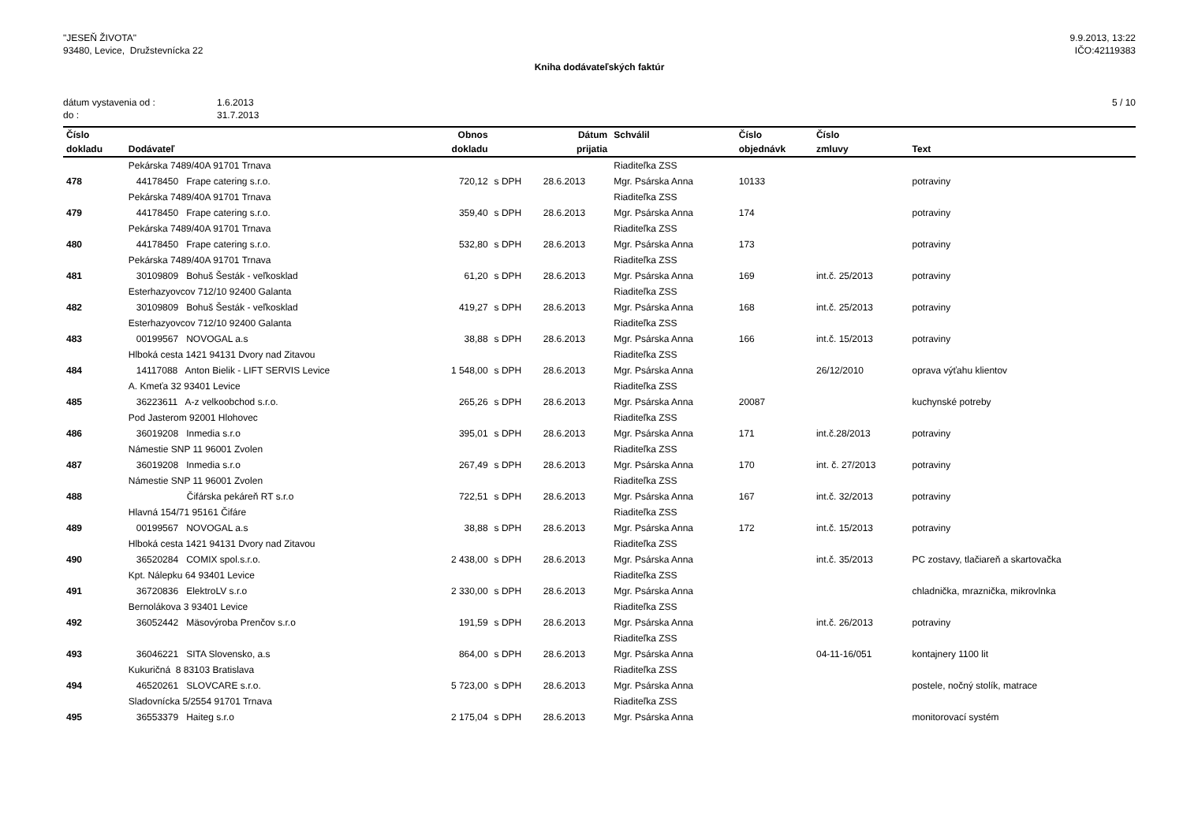"JESEŇ ŽIVOTA"
93480, Levice, Družstevnícka 22
9.9.2013, 13:22
IČO:42119383
Kniha dodávateľských faktúr
dátum vystavenia od :
do :
1.6.2013
31.7.2013
5 / 10
| Číslo | | Obnos | | Dátum | Schválil | Číslo | Číslo | |
| --- | --- | --- | --- | --- | --- | --- | --- | --- |
| dokladu | Dodávateľ | dokladu | | prijatia | | objednávk | zmluvy | Text |
| | Pekárska 7489/40A 91701 Trnava | | | | Riaditeľka ZSS | | | |
| 478 | 44178450 Frape catering s.r.o. | 720,12 | s DPH | 28.6.2013 | Mgr. Psárska Anna | 10133 | | potraviny |
| | Pekárska 7489/40A 91701 Trnava | | | | Riaditeľka ZSS | | | |
| 479 | 44178450 Frape catering s.r.o. | 359,40 | s DPH | 28.6.2013 | Mgr. Psárska Anna | 174 | | potraviny |
| | Pekárska 7489/40A 91701 Trnava | | | | Riaditeľka ZSS | | | |
| 480 | 44178450 Frape catering s.r.o. | 532,80 | s DPH | 28.6.2013 | Mgr. Psárska Anna | 173 | | potraviny |
| | Pekárska 7489/40A 91701 Trnava | | | | Riaditeľka ZSS | | | |
| 481 | 30109809 Bohuš Šesták - veľkosklad | 61,20 | s DPH | 28.6.2013 | Mgr. Psárska Anna | 169 | int.č. 25/2013 | potraviny |
| | Esterhazyovcov 712/10 92400 Galanta | | | | Riaditeľka ZSS | | | |
| 482 | 30109809 Bohuš Šesták - veľkosklad | 419,27 | s DPH | 28.6.2013 | Mgr. Psárska Anna | 168 | int.č. 25/2013 | potraviny |
| | Esterhazyovcov 712/10 92400 Galanta | | | | Riaditeľka ZSS | | | |
| 483 | 00199567 NOVOGAL a.s | 38,88 | s DPH | 28.6.2013 | Mgr. Psárska Anna | 166 | int.č. 15/2013 | potraviny |
| | Hlboká cesta 1421 94131 Dvory nad Zitavou | | | | Riaditeľka ZSS | | | |
| 484 | 14117088 Anton Bielik - LIFT SERVIS Levice | 1 548,00 | s DPH | 28.6.2013 | Mgr. Psárska Anna | | 26/12/2010 | oprava výťahu klientov |
| | A. Kmeťa 32 93401 Levice | | | | Riaditeľka ZSS | | | |
| 485 | 36223611 A-z velkoobchod s.r.o. | 265,26 | s DPH | 28.6.2013 | Mgr. Psárska Anna | 20087 | | kuchynské potreby |
| | Pod Jasterom 92001 Hlohovec | | | | Riaditeľka ZSS | | | |
| 486 | 36019208 Inmedia s.r.o | 395,01 | s DPH | 28.6.2013 | Mgr. Psárska Anna | 171 | int.č.28/2013 | potraviny |
| | Námestie SNP 11 96001 Zvolen | | | | Riaditeľka ZSS | | | |
| 487 | 36019208 Inmedia s.r.o | 267,49 | s DPH | 28.6.2013 | Mgr. Psárska Anna | 170 | int. č. 27/2013 | potraviny |
| | Námestie SNP 11 96001 Zvolen | | | | Riaditeľka ZSS | | | |
| 488 | Čifárska pekáreň RT s.r.o | 722,51 | s DPH | 28.6.2013 | Mgr. Psárska Anna | 167 | int.č. 32/2013 | potraviny |
| | Hlavná 154/71 95161 Čifáre | | | | Riaditeľka ZSS | | | |
| 489 | 00199567 NOVOGAL a.s | 38,88 | s DPH | 28.6.2013 | Mgr. Psárska Anna | 172 | int.č. 15/2013 | potraviny |
| | Hlboká cesta 1421 94131 Dvory nad Zitavou | | | | Riaditeľka ZSS | | | |
| 490 | 36520284 COMIX spol.s.r.o. | 2 438,00 | s DPH | 28.6.2013 | Mgr. Psárska Anna | | int.č. 35/2013 | PC zostavy, tlačiareň a skartovačka |
| | Kpt. Nálepku 64 93401 Levice | | | | Riaditeľka ZSS | | | |
| 491 | 36720836 ElektroLV s.r.o | 2 330,00 | s DPH | 28.6.2013 | Mgr. Psárska Anna | | | chladnička, mraznička, mikrovlnka |
| | Bernolákova 3 93401 Levice | | | | Riaditeľka ZSS | | | |
| 492 | 36052442 Mäsovýroba Prenčov s.r.o | 191,59 | s DPH | 28.6.2013 | Mgr. Psárska Anna | | int.č. 26/2013 | potraviny |
| | | | | | Riaditeľka ZSS | | | |
| 493 | 36046221 SITA Slovensko, a.s | 864,00 | s DPH | 28.6.2013 | Mgr. Psárska Anna | | 04-11-16/051 | kontajnery 1100 lit |
| | Kukuričná 8 83103 Bratislava | | | | Riaditeľka ZSS | | | |
| 494 | 46520261 SLOVCARE s.r.o. | 5 723,00 | s DPH | 28.6.2013 | Mgr. Psárska Anna | | | postele, nočný stolík, matrace |
| | Sladovnícka 5/2554 91701 Trnava | | | | Riaditeľka ZSS | | | |
| 495 | 36553379 Haiteg s.r.o | 2 175,04 | s DPH | 28.6.2013 | Mgr. Psárska Anna | | | monitorovací systém |